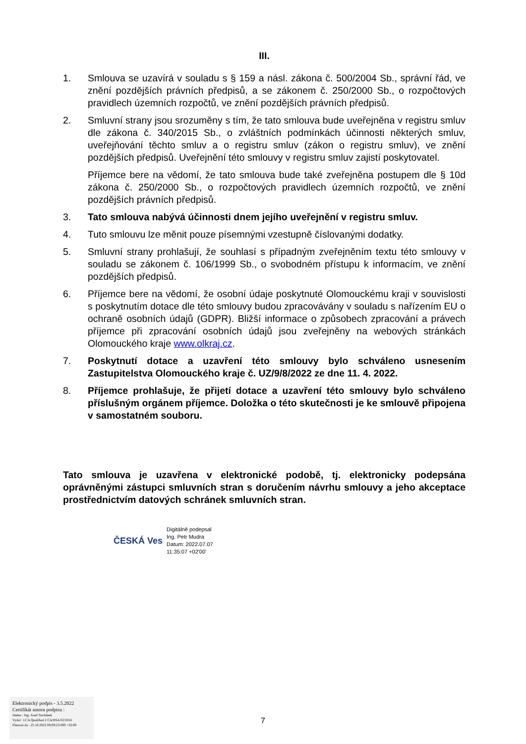III.
1. Smlouva se uzavírá v souladu s § 159 a násl. zákona č. 500/2004 Sb., správní řád, ve znění pozdějších právních předpisů, a se zákonem č. 250/2000 Sb., o rozpočtových pravidlech územních rozpočtů, ve znění pozdějších právních předpisů.
2. Smluvní strany jsou srozuměny s tím, že tato smlouva bude uveřejněna v registru smluv dle zákona č. 340/2015 Sb., o zvláštních podmínkách účinnosti některých smluv, uveřejňování těchto smluv a o registru smluv (zákon o registru smluv), ve znění pozdějších předpisů. Uveřejnění této smlouvy v registru smluv zajistí poskytovatel.
Příjemce bere na vědomí, že tato smlouva bude také zveřejněna postupem dle § 10d zákona č. 250/2000 Sb., o rozpočtových pravidlech územních rozpočtů, ve znění pozdějších právních předpisů.
3. Tato smlouva nabývá účinnosti dnem jejího uveřejnění v registru smluv.
4. Tuto smlouvu lze měnit pouze písemnými vzestupně číslovanými dodatky.
5. Smluvní strany prohlašují, že souhlasí s případným zveřejněním textu této smlouvy v souladu se zákonem č. 106/1999 Sb., o svobodném přístupu k informacím, ve znění pozdějších předpisů.
6. Příjemce bere na vědomí, že osobní údaje poskytnuté Olomouckému kraji v souvislosti s poskytnutím dotace dle této smlouvy budou zpracovávány v souladu s nařízením EU o ochraně osobních údajů (GDPR). Bližší informace o způsobech zpracování a právech příjemce při zpracování osobních údajů jsou zveřejněny na webových stránkách Olomouckého kraje www.olkraj.cz.
7. Poskytnutí dotace a uzavření této smlouvy bylo schváleno usnesením Zastupitelstva Olomouckého kraje č. UZ/9/8/2022 ze dne 11. 4. 2022.
8. Příjemce prohlašuje, že přijetí dotace a uzavření této smlouvy bylo schváleno příslušným orgánem příjemce. Doložka o této skutečnosti je ke smlouvě připojena v samostatném souboru.
Tato smlouva je uzavřena v elektronické podobě, tj. elektronicky podepsána oprávněnými zástupci smluvních stran s doručením návrhu smlouvy a jeho akceptace prostřednictvím datových schránek smluvních stran.
ČESKÁ Ves
Digitálně podepsal
Ing. Petr Mudra
Datum: 2022.07.07
11:35:07 +02'00'
Elektronický podpis - 3.5.2022
Certifikát autora podpisu :
Jméno : Ing. Josef Suchánek
Vydal : I.CA Qualified 2 CA/RSA 02/2016
Platnost do : 25.10.2022 08:09:23-000 +02:00
7